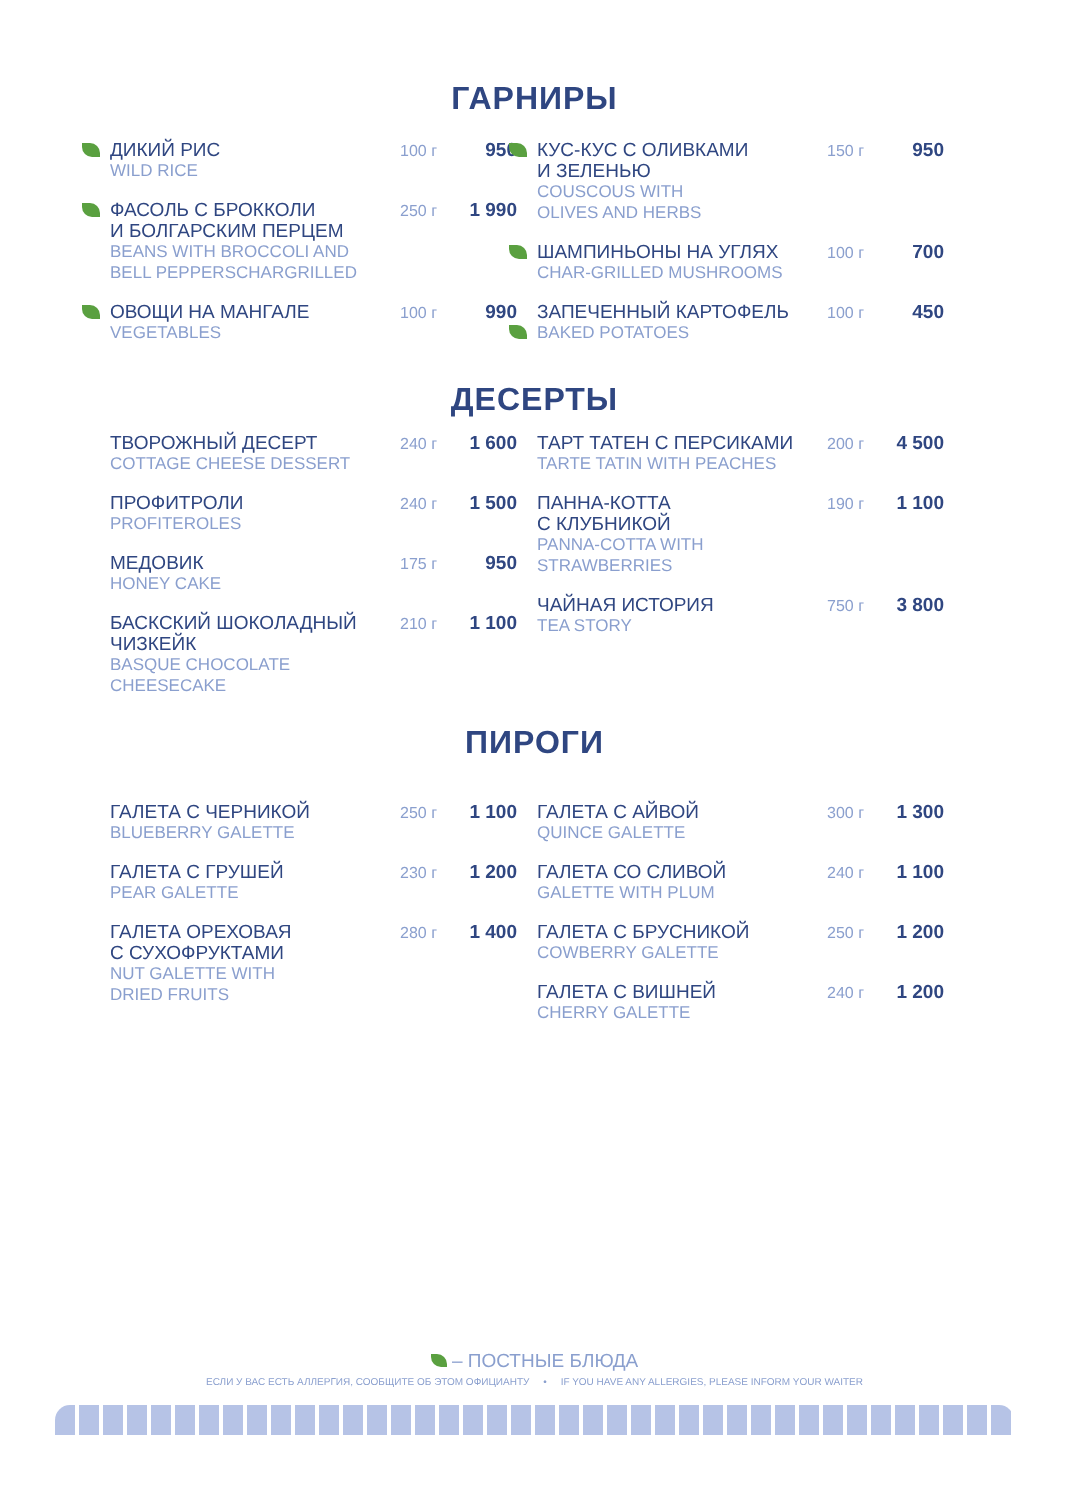ГАРНИРЫ
ДИКИЙ РИС
WILD RICE
100 г
950
ФАСОЛЬ С БРОККОЛИ
И БОЛГАРСКИМ ПЕРЦЕМ
BEANS WITH BROCCOLI AND
BELL PEPPERSCHARGRILLED
250 г
1 990
ОВОЩИ НА МАНГАЛЕ
VEGETABLES
100 г
990
КУС-КУС С ОЛИВКАМИ
И ЗЕЛЕНЬЮ
COUSCOUS WITH
OLIVES AND HERBS
150 г
950
ШАМПИНЬОНЫ НА УГЛЯХ
CHAR-GRILLED MUSHROOMS
100 г
700
ЗАПЕЧЕННЫЙ КАРТОФЕЛЬ
BAKED POTATOES
100 г
450
ДЕСЕРТЫ
ТВОРОЖНЫЙ ДЕСЕРТ
COTTAGE CHEESE DESSERT
240 г
1 600
ПРОФИТРОЛИ
PROFITEROLES
240 г
1 500
МЕДОВИК
HONEY CAKE
175 г
950
БАСКСКИЙ ШОКОЛАДНЫЙ
ЧИЗКЕЙК
BASQUE CHOCOLATE
CHEESECAKE
210 г
1 100
ТАРТ ТАТЕН С ПЕРСИКАМИ
TARTE TATIN WITH PEACHES
200 г
4 500
ПАННА-КОТТА
С КЛУБНИКОЙ
PANNA-COTTA WITH
STRAWBERRIES
190 г
1 100
ЧАЙНАЯ ИСТОРИЯ
TEA STORY
750 г
3 800
ПИРОГИ
ГАЛЕТА С ЧЕРНИКОЙ
BLUEBERRY GALETTE
250 г
1 100
ГАЛЕТА С ГРУШЕЙ
PEAR GALETTE
230 г
1 200
ГАЛЕТА ОРЕХОВАЯ
С СУХОФРУКТАМИ
NUT GALETTE WITH
DRIED FRUITS
280 г
1 400
ГАЛЕТА С АЙВОЙ
QUINCE GALETTE
300 г
1 300
ГАЛЕТА СО СЛИВОЙ
GALETTE WITH PLUM
240 г
1 100
ГАЛЕТА С БРУСНИКОЙ
COWBERRY GALETTE
250 г
1 200
ГАЛЕТА С ВИШНЕЙ
CHERRY GALETTE
240 г
1 200
– ПОСТНЫЕ БЛЮДА
ЕСЛИ У ВАС ЕСТЬ АЛЛЕРГИЯ, СООБЩИТЕ ОБ ЭТОМ ОФИЦИАНТУ • IF YOU HAVE ANY ALLERGIES, PLEASE INFORM YOUR WAITER